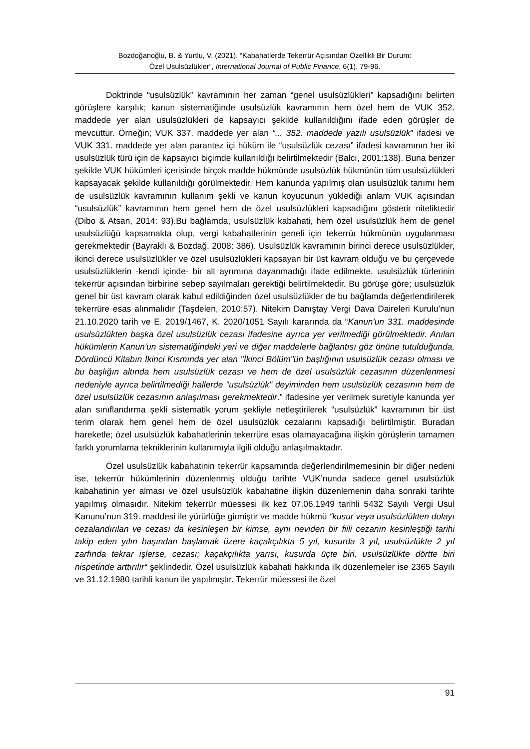Bozdoğanoğlu, B. & Yurtlu, V. (2021). “Kabahatlerde Tekerrür Açısından Özellikli Bir Durum:
Özel Usulsüzlükler”, International Journal of Public Finance, 6(1), 79-96.
Doktrinde “usulsüzlük” kavramının her zaman “genel usulsüzlükleri” kapsadığını belirten görüşlere karşılık; kanun sistematiğinde usulsüzlük kavramının hem özel hem de VUK 352. maddede yer alan usulsüzlükleri de kapsayıcı şekilde kullanıldığını ifade eden görüşler de mevcuttur. Örneğin; VUK 337. maddede yer alan “... 352. maddede yazılı usulsüzlük” ifadesi ve VUK 331. maddede yer alan parantez içi hüküm ile “usulsüzlük cezası” ifadesi kavramının her iki usulsüzlük türü için de kapsayıcı biçimde kullanıldığı belirtilmektedir (Balcı, 2001:138). Buna benzer şekilde VUK hükümleri içerisinde birçok madde hükmünde usulsüzlük hükmünün tüm usulsüzlükleri kapsayacak şekilde kullanıldığı görülmektedir. Hem kanunda yapılmış olan usulsüzlük tanımı hem de usulsüzlük kavramının kullanım şekli ve kanun koyucunun yüklediği anlam VUK açısından “usulsüzlük” kavramının hem genel hem de özel usulsüzlükleri kapsadığını gösterir niteliktedir (Dibo & Atsan, 2014: 93).Bu bağlamda, usulsüzlük kabahati, hem özel usulsüzlük hem de genel usulsüzlüğü kapsamakta olup, vergi kabahatlerinin geneli için tekerrür hükmünün uygulanması gerekmektedir (Bayraklı & Bozdağ, 2008: 386). Usulsüzlük kavramının birinci derece usulsüzlükler, ikinci derece usulsüzlükler ve özel usulsüzlükleri kapsayan bir üst kavram olduğu ve bu çerçevede usulsüzlüklerin -kendi içinde- bir alt ayrımına dayanmadığı ifade edilmekte, usulsüzlük türlerinin tekerrür açısından birbirine sebep sayılmaları gerektiği belirtilmektedir. Bu görüşe göre; usulsüzlük genel bir üst kavram olarak kabul edildiğinden özel usulsüzlükler de bu bağlamda değerlendirilerek tekerrüre esas alınmalıdır (Taşdelen, 2010:57). Nitekim Danıştay Vergi Dava Daireleri Kurulu’nun 21.10.2020 tarih ve E. 2019/1467, K. 2020/1051 Sayılı kararında da “Kanun'un 331. maddesinde usulsüzlükten başka özel usulsüzlük cezası ifadesine ayrıca yer verilmediği görülmektedir. Anılan hükümlerin Kanun'un sistematiğindeki yeri ve diğer maddelerle bağlantısı göz önüne tutulduğunda, Dördüncü Kitabın İkinci Kısmında yer alan "İkinci Bölüm"ün başlığının usulsüzlük cezası olması ve bu başlığın altında hem usulsüzlük cezası ve hem de özel usulsüzlük cezasının düzenlenmesi nedeniyle ayrıca belirtilmediği hallerde "usulsüzlük" deyiminden hem usulsüzlük cezasının hem de özel usulsüzlük cezasının anlaşılması gerekmektedir.” ifadesine yer verilmek suretiyle kanunda yer alan sınıflandırma şekli sistematik yorum şekliyle netleştirilerek “usulsüzlük” kavramının bir üst terim olarak hem genel hem de özel usulsüzlük cezalarını kapsadığı belirtilmiştir. Buradan hareketle; özel usulsüzlük kabahatlerinin tekerrüre esas olamayacağına ilişkin görüşlerin tamamen farklı yorumlama tekniklerinin kullanımıyla ilgili olduğu anlaşılmaktadır.
Özel usulsüzlük kabahatinin tekerrür kapsamında değerlendirilmemesinin bir diğer nedeni ise, tekerrür hükümlerinin düzenlenmiş olduğu tarihte VUK’nunda sadece genel usulsüzlük kabahatinin yer alması ve özel usulsüzlük kabahatine ilişkin düzenlemenin daha sonraki tarihte yapılmış olmasıdır. Nitekim tekerrür müessesi ilk kez 07.06.1949 tarihli 5432 Sayılı Vergi Usul Kanunu’nun 319. maddesi ile yürürlüğe girmiştir ve madde hükmü “kusur veya usulsüzlükten dolayı cezalandırılan ve cezası da kesinleşen bir kimse, aynı neviden bir fiili cezanın kesinleştiği tarihi takip eden yılın başından başlamak üzere kaçakçılıkta 5 yıl, kusurda 3 yıl, usulsüzlükte 2 yıl zarfında tekrar işlerse, cezası; kaçakçılıkta yarısı, kusurda üçte biri, usulsüzlükte dörtte biri nispetinde arttırılır“ şeklindedir. Özel usulsüzlük kabahati hakkında ilk düzenlemeler ise 2365 Sayılı ve 31.12.1980 tarihli kanun ile yapılmıştır. Tekerrür müessesi ile özel
91